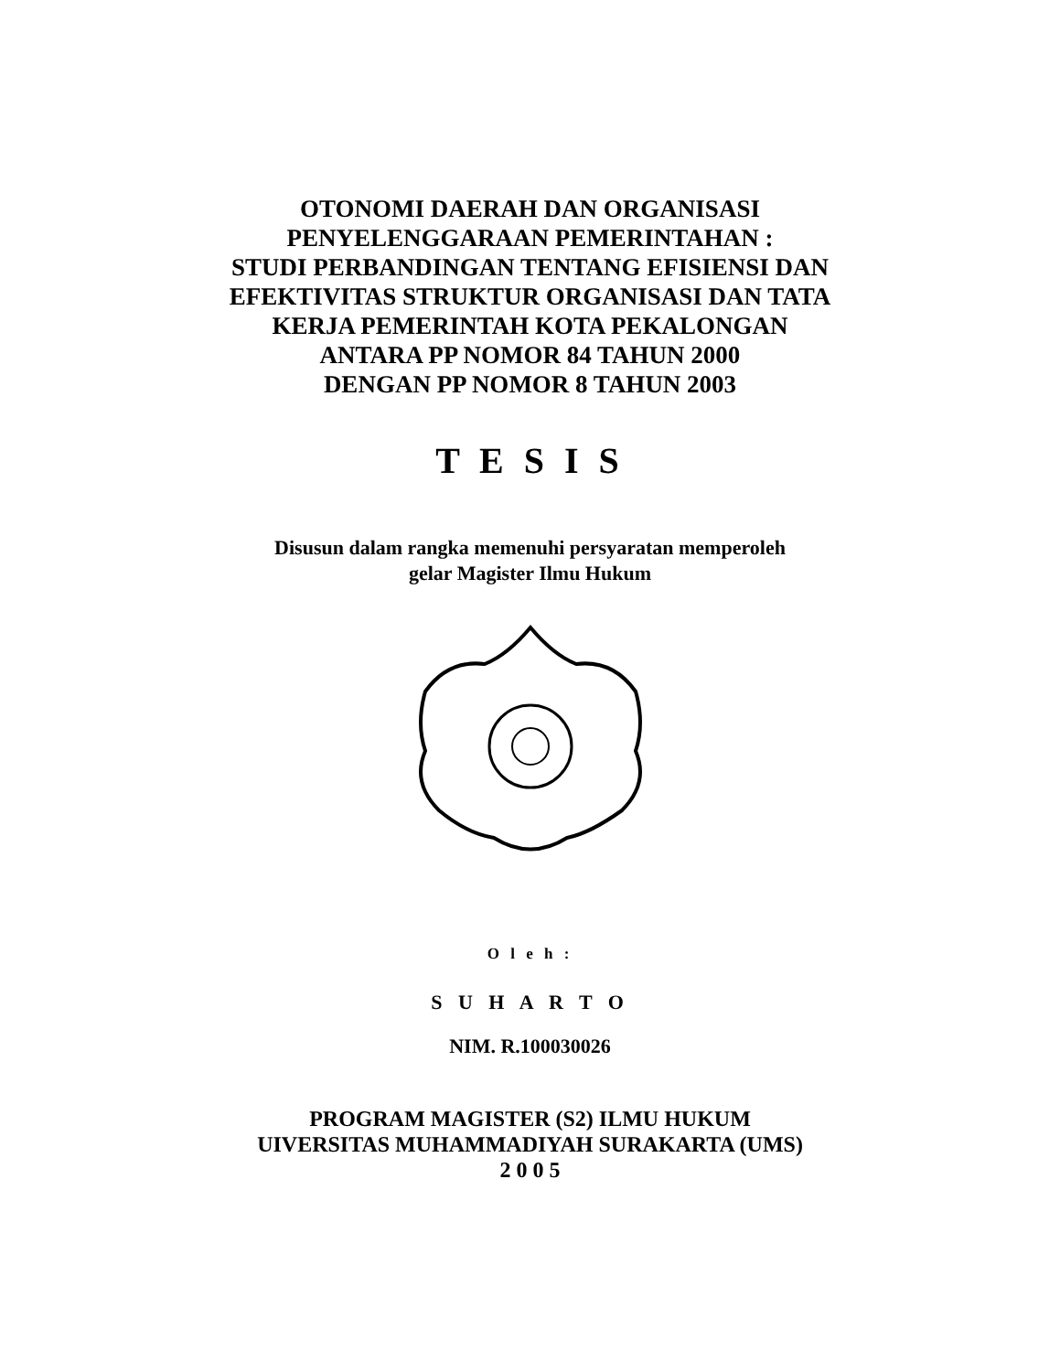OTONOMI DAERAH DAN ORGANISASI
PENYELENGGARAAN PEMERINTAHAN :
STUDI PERBANDINGAN TENTANG EFISIENSI DAN
EFEKTIVITAS STRUKTUR ORGANISASI DAN TATA
KERJA PEMERINTAH KOTA PEKALONGAN
ANTARA PP NOMOR 84 TAHUN 2000
DENGAN PP NOMOR 8 TAHUN 2003
T E S I S
Disusun dalam rangka memenuhi persyaratan memperoleh
gelar Magister Ilmu Hukum
O l e h :
S U H A R T O
NIM. R.100030026
PROGRAM MAGISTER (S2) ILMU HUKUM
UIVERSITAS MUHAMMADIYAH SURAKARTA (UMS)
2 0 0 5